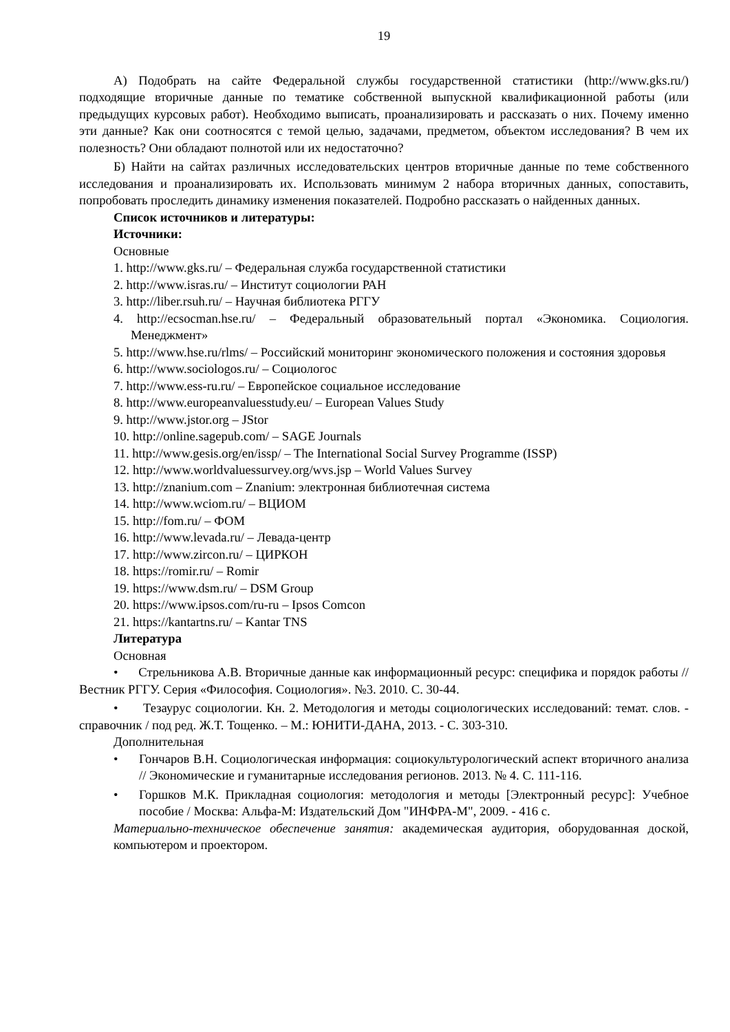19
А) Подобрать на сайте Федеральной службы государственной статистики (http://www.gks.ru/) подходящие вторичные данные по тематике собственной выпускной квалификационной работы (или предыдущих курсовых работ). Необходимо выписать, проанализировать и рассказать о них. Почему именно эти данные? Как они соотносятся с темой целью, задачами, предметом, объектом исследования? В чем их полезность? Они обладают полнотой или их недостаточно?
Б) Найти на сайтах различных исследовательских центров вторичные данные по теме собственного исследования и проанализировать их. Использовать минимум 2 набора вторичных данных, сопоставить, попробовать проследить динамику изменения показателей. Подробно рассказать о найденных данных.
Список источников и литературы:
Источники:
Основные
1. http://www.gks.ru/ – Федеральная служба государственной статистики
2. http://www.isras.ru/ – Институт социологии РАН
3. http://liber.rsuh.ru/ – Научная библиотека РГГУ
4. http://ecsocman.hse.ru/ – Федеральный образовательный портал «Экономика. Социология. Менеджмент»
5. http://www.hse.ru/rlms/ – Российский мониторинг экономического положения и состояния здоровья
6. http://www.sociologos.ru/ – Социологос
7. http://www.ess-ru.ru/ – Европейское социальное исследование
8. http://www.europeanvaluesstudy.eu/ – European Values Study
9. http://www.jstor.org – JStor
10. http://online.sagepub.com/ – SAGE Journals
11. http://www.gesis.org/en/issp/ – The International Social Survey Programme (ISSP)
12. http://www.worldvaluessurvey.org/wvs.jsp – World Values Survey
13. http://znanium.com – Znanium: электронная библиотечная система
14. http://www.wciom.ru/ – ВЦИОМ
15. http://fom.ru/ – ФОМ
16. http://www.levada.ru/ – Левада-центр
17. http://www.zircon.ru/ – ЦИРКОН
18. https://romir.ru/ – Romir
19. https://www.dsm.ru/ – DSM Group
20. https://www.ipsos.com/ru-ru – Ipsos Comcon
21. https://kantartns.ru/ – Kantar TNS
Литература
Основная
• Стрельникова А.В. Вторичные данные как информационный ресурс: специфика и порядок работы // Вестник РГГУ. Серия «Философия. Социология». №3. 2010. С. 30-44.
• Тезаурус социологии. Кн. 2. Методология и методы социологических исследований: темат. слов. - справочник / под ред. Ж.Т. Тощенко. – М.: ЮНИТИ-ДАНА, 2013. - С. 303-310.
Дополнительная
• Гончаров В.Н. Социологическая информация: социокультурологический аспект вторичного анализа // Экономические и гуманитарные исследования регионов. 2013. № 4. С. 111-116.
• Горшков М.К. Прикладная социология: методология и методы [Электронный ресурс]: Учебное пособие / Москва: Альфа-М: Издательский Дом "ИНФРА-М", 2009. - 416 с.
Материально-техническое обеспечение занятия: академическая аудитория, оборудованная доской, компьютером и проектором.